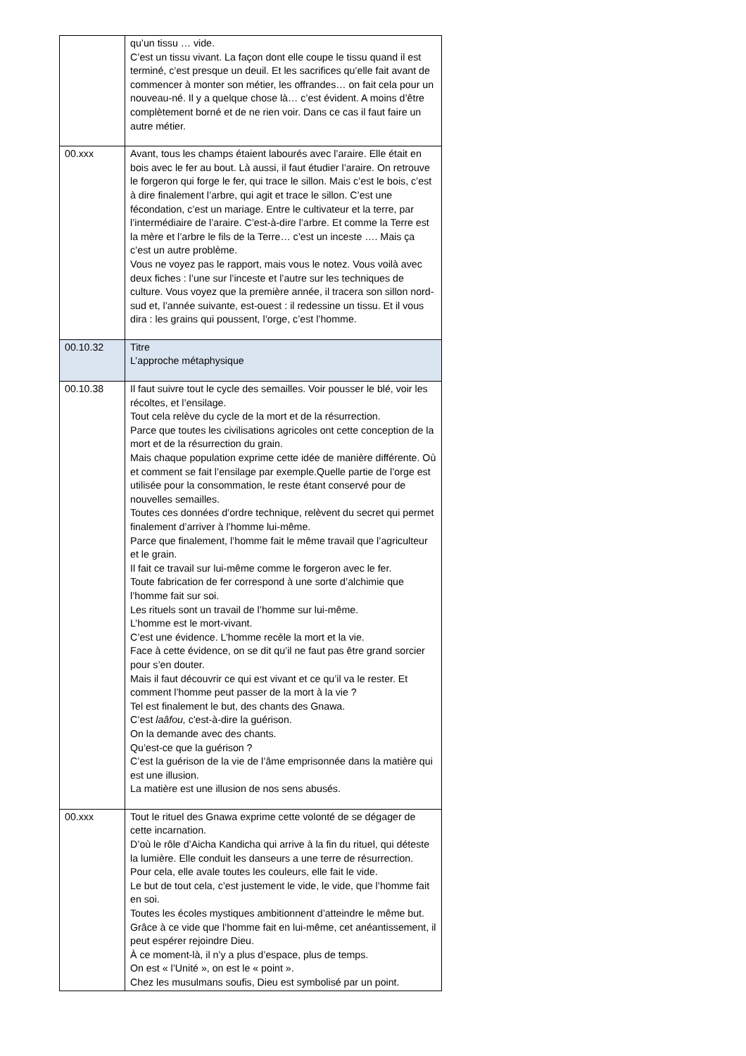| | qu’un tissu … vide. C’est un tissu vivant. La façon dont elle coupe le tissu quand il est terminé, c’est presque un deuil. Et les sacrifices qu’elle fait avant de commencer à monter son métier, les offrandes… on fait cela pour un nouveau-né. Il y a quelque chose là… c’est évident. A moins d’être complètement borné et de ne rien voir. Dans ce cas il faut faire un autre métier. |
| 00.xxx | Avant, tous les champs étaient labourés avec l’araire. Elle était en bois avec le fer au bout. Là aussi, il faut étudier l’araire. On retrouve le forgeron qui forge le fer, qui trace le sillon. Mais c’est le bois, c’est à dire finalement l’arbre, qui agit et trace le sillon. C’est une fécondation, c’est un mariage. Entre le cultivateur et la terre, par l’intermédiaire de l’araire. C’est-à-dire l’arbre. Et comme la Terre est la mère et l’arbre le fils de la Terre… c’est un inceste …. Mais ça c’est un autre problème. Vous ne voyez pas le rapport, mais vous le notez. Vous voilà avec deux fiches : l’une sur l’inceste et l’autre sur les techniques de culture. Vous voyez que la première année, il tracera son sillon nord-sud et, l’année suivante, est-ouest : il redessine un tissu. Et il vous dira : les grains qui poussent, l’orge, c’est l’homme. |
| 00.10.32 | Titre L’approche métaphysique |
| 00.10.38 | Il faut suivre tout le cycle des semailles. Voir pousser le blé, voir les récoltes, et l’ensilage. Tout cela relève du cycle de la mort et de la résurrection. Parce que toutes les civilisations agricoles ont cette conception de la mort et de la résurrection du grain. Mais chaque population exprime cette idée de manière différente. Où et comment se fait l’ensilage par exemple.Quelle partie de l’orge est utilisée pour la consommation, le reste étant conservé pour de nouvelles semailles. Toutes ces données d’ordre technique, relèvent du secret qui permet finalement d’arriver à l’homme lui-même. Parce que finalement, l’homme fait le même travail que l’agriculteur et le grain. Il fait ce travail sur lui-même comme le forgeron avec le fer. Toute fabrication de fer correspond à une sorte d’alchimie que l’homme fait sur soi. Les rituels sont un travail de l’homme sur lui-même. L’homme est le mort-vivant. C’est une évidence. L’homme recèle la mort et la vie. Face à cette évidence, on se dit qu’il ne faut pas être grand sorcier pour s’en douter. Mais il faut découvrir ce qui est vivant et ce qu’il va le rester. Et comment l’homme peut passer de la mort à la vie ? Tel est finalement le but, des chants des Gnawa. C’est laâfou, c'est-à-dire la guérison. On la demande avec des chants. Qu’est-ce que la guérison ? C’est la guérison de la vie de l’âme emprisonnée dans la matière qui est une illusion. La matière est une illusion de nos sens abusés. |
| 00.xxx | Tout le rituel des Gnawa exprime cette volonté de se dégager de cette incarnation. D’où le rôle d’Aicha Kandicha qui arrive à la fin du rituel, qui déteste la lumière. Elle conduit les danseurs a une terre de résurrection. Pour cela, elle avale toutes les couleurs, elle fait le vide. Le but de tout cela, c’est justement le vide, le vide, que l’homme fait en soi. Toutes les écoles mystiques ambitionnent d’atteindre le même but. Grâce à ce vide que l’homme fait en lui-même, cet anéantissement, il peut espérer rejoindre Dieu. À ce moment-là, il n’y a plus d’espace, plus de temps. On est « l’Unité », on est le « point ». Chez les musulmans soufis, Dieu est symbolisé par un point. |